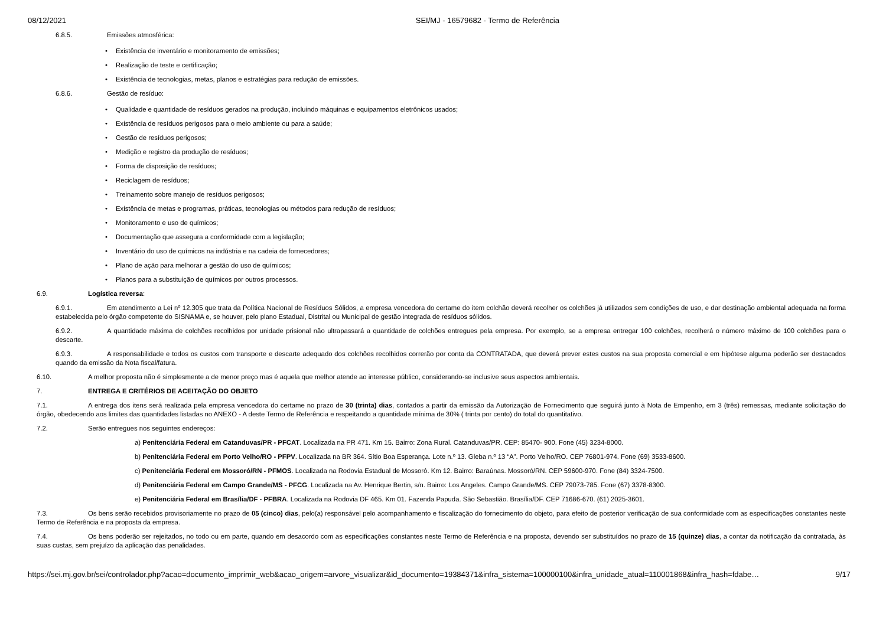08/12/2021 SEI/MJ - 16579682 - Termo de Referência
6.8.5. Emissões atmosférica:
Existência de inventário e monitoramento de emissões;
Realização de teste e certificação;
Existência de tecnologias, metas, planos e estratégias para redução de emissões.
6.8.6. Gestão de resíduo:
Qualidade e quantidade de resíduos gerados na produção, incluindo máquinas e equipamentos eletrônicos usados;
Existência de resíduos perigosos para o meio ambiente ou para a saúde;
Gestão de resíduos perigosos;
Medição e registro da produção de resíduos;
Forma de disposição de resíduos;
Reciclagem de resíduos;
Treinamento sobre manejo de resíduos perigosos;
Existência de metas e programas, práticas, tecnologias ou métodos para redução de resíduos;
Monitoramento e uso de químicos;
Documentação que assegura a conformidade com a legislação;
Inventário do uso de químicos na indústria e na cadeia de fornecedores;
Plano de ação para melhorar a gestão do uso de químicos;
Planos para a substituição de químicos por outros processos.
6.9. Logística reversa:
6.9.1. Em atendimento a Lei nº 12.305 que trata da Política Nacional de Resíduos Sólidos, a empresa vencedora do certame do item colchão deverá recolher os colchões já utilizados sem condições de uso, e dar destinação ambiental adequada na forma estabelecida pelo órgão competente do SISNAMA e, se houver, pelo plano Estadual, Distrital ou Municipal de gestão integrada de resíduos sólidos.
6.9.2. A quantidade máxima de colchões recolhidos por unidade prisional não ultrapassará a quantidade de colchões entregues pela empresa. Por exemplo, se a empresa entregar 100 colchões, recolherá o número máximo de 100 colchões para o descarte.
6.9.3. A responsabilidade e todos os custos com transporte e descarte adequado dos colchões recolhidos correrão por conta da CONTRATADA, que deverá prever estes custos na sua proposta comercial e em hipótese alguma poderão ser destacados quando da emissão da Nota fiscal/fatura.
6.10. A melhor proposta não é simplesmente a de menor preço mas é aquela que melhor atende ao interesse público, considerando-se inclusive seus aspectos ambientais.
7. ENTREGA E CRITÉRIOS DE ACEITAÇÃO DO OBJETO
7.1. A entrega dos itens será realizada pela empresa vencedora do certame no prazo de 30 (trinta) dias, contados a partir da emissão da Autorização de Fornecimento que seguirá junto à Nota de Empenho, em 3 (três) remessas, mediante solicitação do órgão, obedecendo aos limites das quantidades listadas no ANEXO - A deste Termo de Referência e respeitando a quantidade mínima de 30% ( trinta por cento) do total do quantitativo.
7.2. Serão entregues nos seguintes endereços:
a) Penitenciária Federal em Catanduvas/PR - PFCAT. Localizada na PR 471. Km 15. Bairro: Zona Rural. Catanduvas/PR. CEP: 85470- 900. Fone (45) 3234-8000.
b) Penitenciária Federal em Porto Velho/RO - PFPV. Localizada na BR 364. Sítio Boa Esperança. Lote n.º 13. Gleba n.º 13 “A”. Porto Velho/RO. CEP 76801-974. Fone (69) 3533-8600.
c) Penitenciária Federal em Mossoró/RN - PFMOS. Localizada na Rodovia Estadual de Mossoró. Km 12. Bairro: Baraúnas. Mossoró/RN. CEP 59600-970. Fone (84) 3324-7500.
d) Penitenciária Federal em Campo Grande/MS - PFCG. Localizada na Av. Henrique Bertin, s/n. Bairro: Los Angeles. Campo Grande/MS. CEP 79073-785. Fone (67) 3378-8300.
e) Penitenciária Federal em Brasília/DF - PFBRA. Localizada na Rodovia DF 465. Km 01. Fazenda Papuda. São Sebastião. Brasília/DF. CEP 71686-670. (61) 2025-3601.
7.3. Os bens serão recebidos provisoriamente no prazo de 05 (cinco) dias, pelo(a) responsável pelo acompanhamento e fiscalização do fornecimento do objeto, para efeito de posterior verificação de sua conformidade com as especificações constantes neste Termo de Referência e na proposta da empresa.
7.4. Os bens poderão ser rejeitados, no todo ou em parte, quando em desacordo com as especificações constantes neste Termo de Referência e na proposta, devendo ser substituídos no prazo de 15 (quinze) dias, a contar da notificação da contratada, às suas custas, sem prejuízo da aplicação das penalidades.
https://sei.mj.gov.br/sei/controlador.php?acao=documento_imprimir_web&acao_origem=arvore_visualizar&id_documento=19384371&infra_sistema=100000100&infra_unidade_atual=110001868&infra_hash=fdabe… 9/17